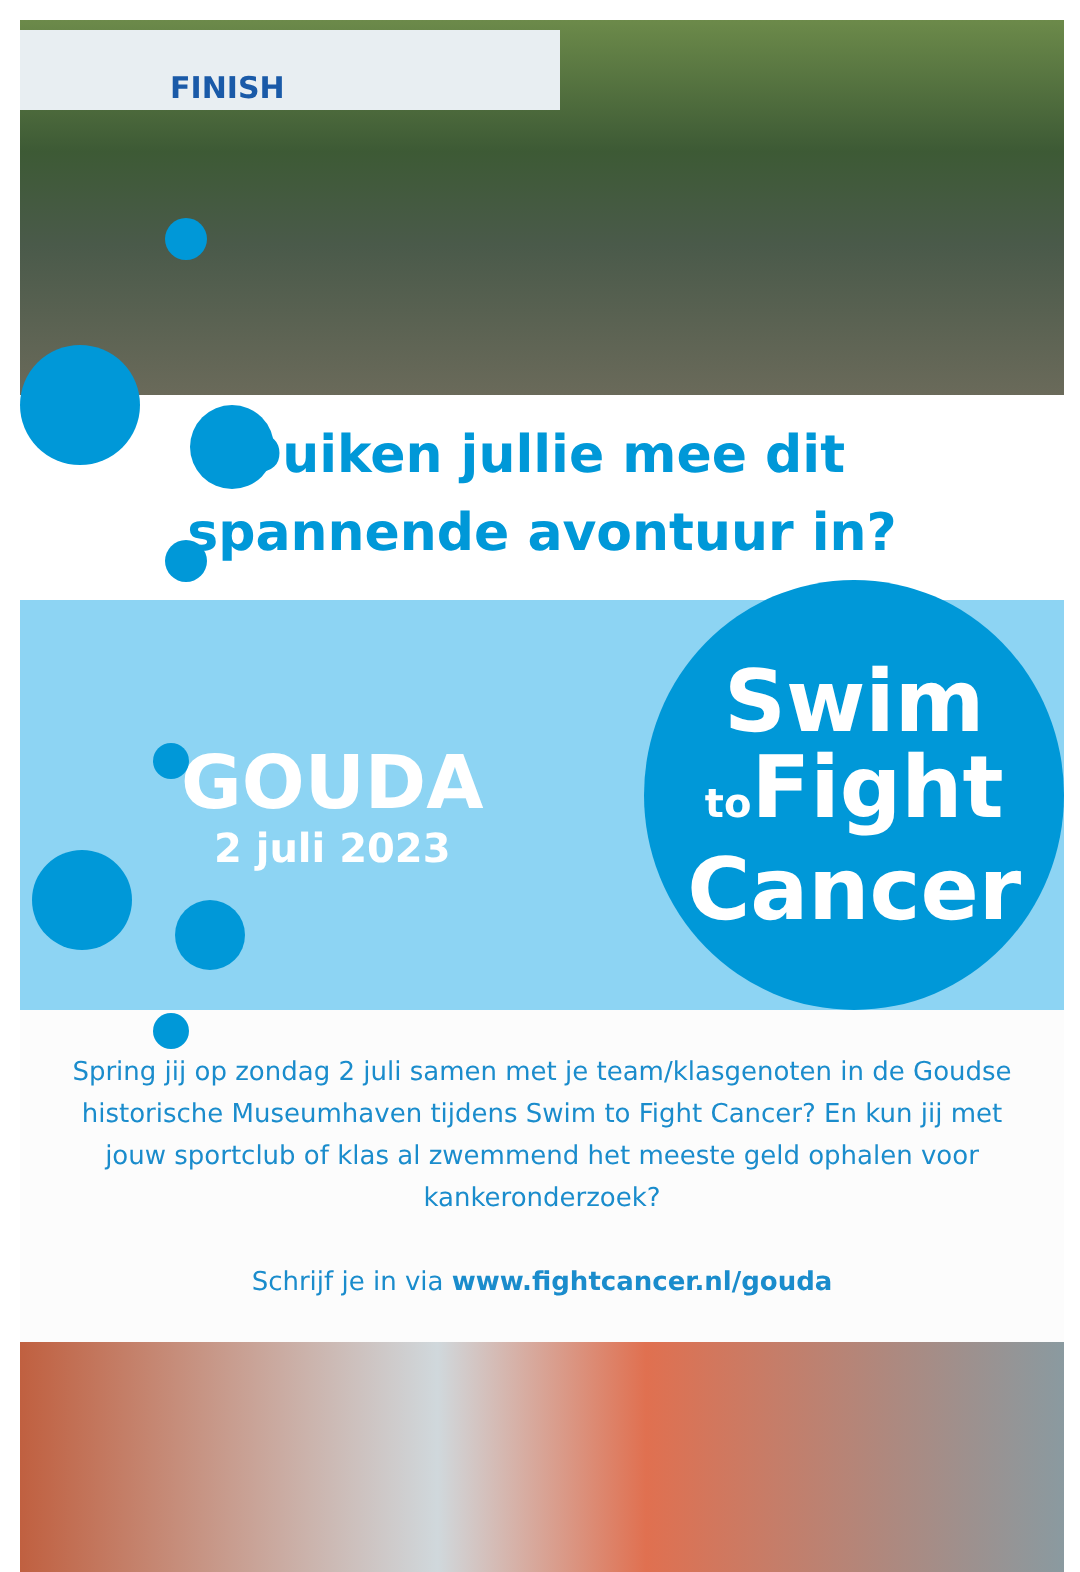FINISH
Duiken jullie mee dit
spannende avontuur in?
GOUDA
2 juli 2023
Swim
to Fight
Cancer
Spring jij op zondag 2 juli samen met je team/klasgenoten in de Goudse historische Museumhaven tijdens Swim to Fight Cancer? En kun jij met jouw sportclub of klas al zwemmend het meeste geld ophalen voor kankeronderzoek?
Schrijf je in via www.fightcancer.nl/gouda